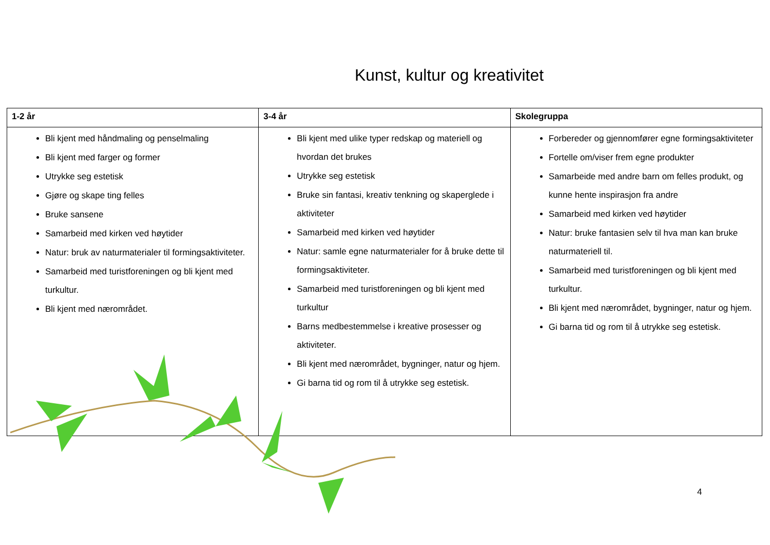Kunst, kultur og kreativitet
| 1-2 år | 3-4 år | Skolegruppa |
| --- | --- | --- |
| Bli kjent med håndmaling og penselmaling Bli kjent med farger og former Utrykke seg estetisk Gjøre og skape ting felles Bruke sansene Samarbeid med kirken ved høytider Natur: bruk av naturmaterialer til formingsaktiviteter. Samarbeid med turistforeningen og bli kjent med turkultur. Bli kjent med nærområdet. | Bli kjent med ulike typer redskap og materiell og hvordan det brukes Utrykke seg estetisk Bruke sin fantasi, kreativ tenkning og skaperglede i aktiviteter Samarbeid med kirken ved høytider Natur: samle egne naturmaterialer for å bruke dette til formingsaktiviteter. Samarbeid med turistforeningen og bli kjent med turkultur Barns medbestemmelse i kreative prosesser og aktiviteter. Bli kjent med nærområdet, bygninger, natur og hjem. Gi barna tid og rom til å utrykke seg estetisk. | Forbereder og gjennomfører egne formingsaktiviteter Fortelle om/viser frem egne produkter Samarbeide med andre barn om felles produkt, og kunne hente inspirasjon fra andre Samarbeid med kirken ved høytider Natur: bruke fantasien selv til hva man kan bruke naturmateriell til. Samarbeid med turistforeningen og bli kjent med turkultur. Bli kjent med nærområdet, bygninger, natur og hjem. Gi barna tid og rom til å utrykke seg estetisk. |
4